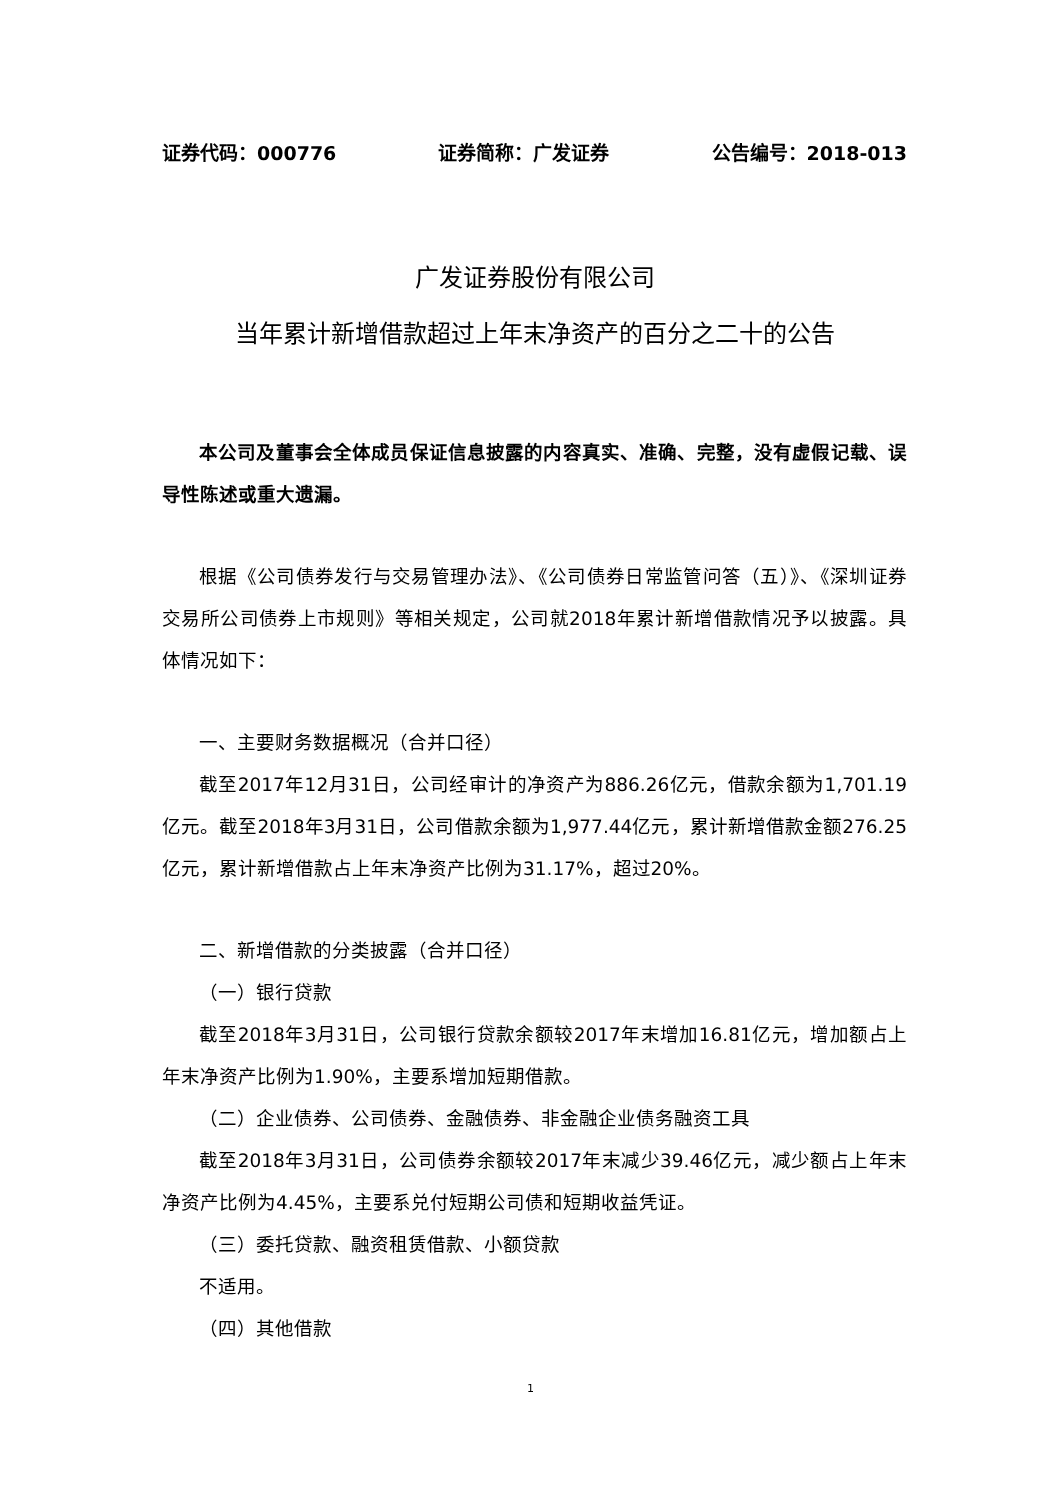证券代码：000776 证券简称：广发证券 公告编号：2018-013
广发证券股份有限公司
当年累计新增借款超过上年末净资产的百分之二十的公告
本公司及董事会全体成员保证信息披露的内容真实、准确、完整，没有虚假记载、误导性陈述或重大遗漏。
根据《公司债券发行与交易管理办法》、《公司债券日常监管问答（五）》、《深圳证券交易所公司债券上市规则》等相关规定，公司就2018年累计新增借款情况予以披露。具体情况如下：
一、主要财务数据概况（合并口径）
截至2017年12月31日，公司经审计的净资产为886.26亿元，借款余额为1,701.19亿元。截至2018年3月31日，公司借款余额为1,977.44亿元，累计新增借款金额276.25亿元，累计新增借款占上年末净资产比例为31.17%，超过20%。
二、新增借款的分类披露（合并口径）
（一）银行贷款
截至2018年3月31日，公司银行贷款余额较2017年末增加16.81亿元，增加额占上年末净资产比例为1.90%，主要系增加短期借款。
（二）企业债券、公司债券、金融债券、非金融企业债务融资工具
截至2018年3月31日，公司债券余额较2017年末减少39.46亿元，减少额占上年末净资产比例为4.45%，主要系兑付短期公司债和短期收益凭证。
（三）委托贷款、融资租赁借款、小额贷款
不适用。
（四）其他借款
1